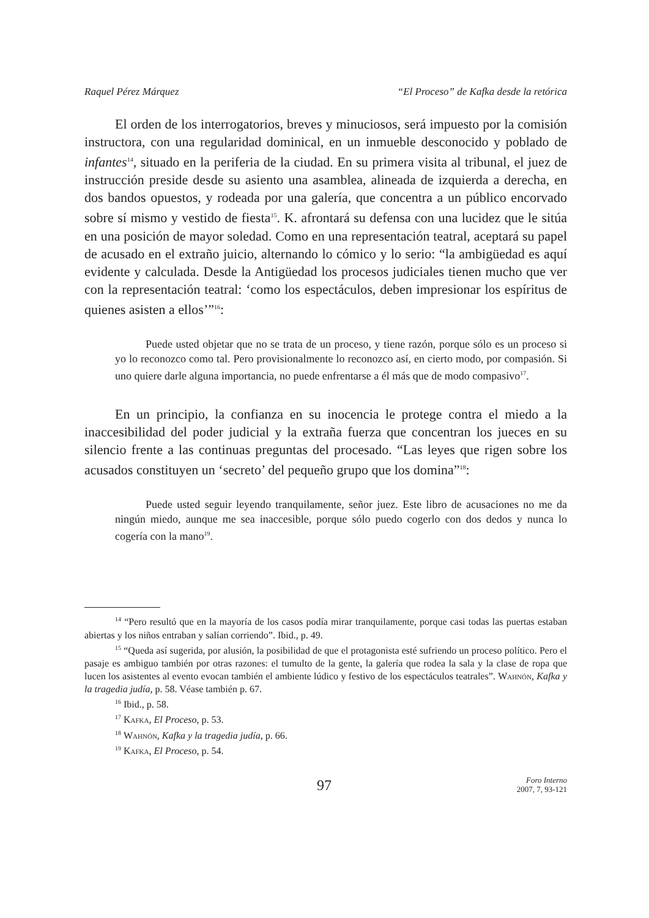Raquel Pérez Márquez “El Proceso” de Kafka desde la retórica
El orden de los interrogatorios, breves y minuciosos, será impuesto por la comisión instructora, con una regularidad dominical, en un inmueble desconocido y poblado de infantes<sup>14</sup>, situado en la periferia de la ciudad. En su primera visita al tribunal, el juez de instrucción preside desde su asiento una asamblea, alineada de izquierda a derecha, en dos bandos opuestos, y rodeada por una galería, que concentra a un público encorvado sobre sí mismo y vestido de fiesta<sup>15</sup>. K. afrontará su defensa con una lucidez que le sitúa en una posición de mayor soledad. Como en una representación teatral, aceptará su papel de acusado en el extraño juicio, alternando lo cómico y lo serio: “la ambigüedad es aquí evidente y calculada. Desde la Antigüedad los procesos judiciales tienen mucho que ver con la representación teatral: ‘como los espectáculos, deben impresionar los espíritus de quienes asisten a ellos’”<sup>16</sup>:
Puede usted objetar que no se trata de un proceso, y tiene razón, porque sólo es un proceso si yo lo reconozco como tal. Pero provisionalmente lo reconozco así, en cierto modo, por compasión. Si uno quiere darle alguna importancia, no puede enfrentarse a él más que de modo compasivo<sup>17</sup>.
En un principio, la confianza en su inocencia le protege contra el miedo a la inaccesibilidad del poder judicial y la extraña fuerza que concentran los jueces en su silencio frente a las continuas preguntas del procesado. “Las leyes que rigen sobre los acusados constituyen un ‘secreto’ del pequeño grupo que los domina”<sup>18</sup>:
Puede usted seguir leyendo tranquilamente, señor juez. Este libro de acusaciones no me da ningún miedo, aunque me sea inaccesible, porque sólo puedo cogerlo con dos dedos y nunca lo cogería con la mano<sup>19</sup>.
<sup>14</sup> “Pero resultó que en la mayoría de los casos podía mirar tranquilamente, porque casi todas las puertas estaban abiertas y los niños entraban y salían corriendo”. Ibid., p. 49.
<sup>15</sup> “Queda así sugerida, por alusión, la posibilidad de que el protagonista esté sufriendo un proceso político. Pero el pasaje es ambiguo también por otras razones: el tumulto de la gente, la galería que rodea la sala y la clase de ropa que lucen los asistentes al evento evocan también el ambiente lúdico y festivo de los espectáculos teatrales”. Wahnón, Kafka y la tragedia judía, p. 58. Véase también p. 67.
<sup>16</sup> Ibid., p. 58.
<sup>17</sup> Kafka, El Proceso, p. 53.
<sup>18</sup> Wahnón, Kafka y la tragedia judía, p. 66.
<sup>19</sup> Kafka, El Proceso, p. 54.
97
Foro Interno
2007, 7, 93-121